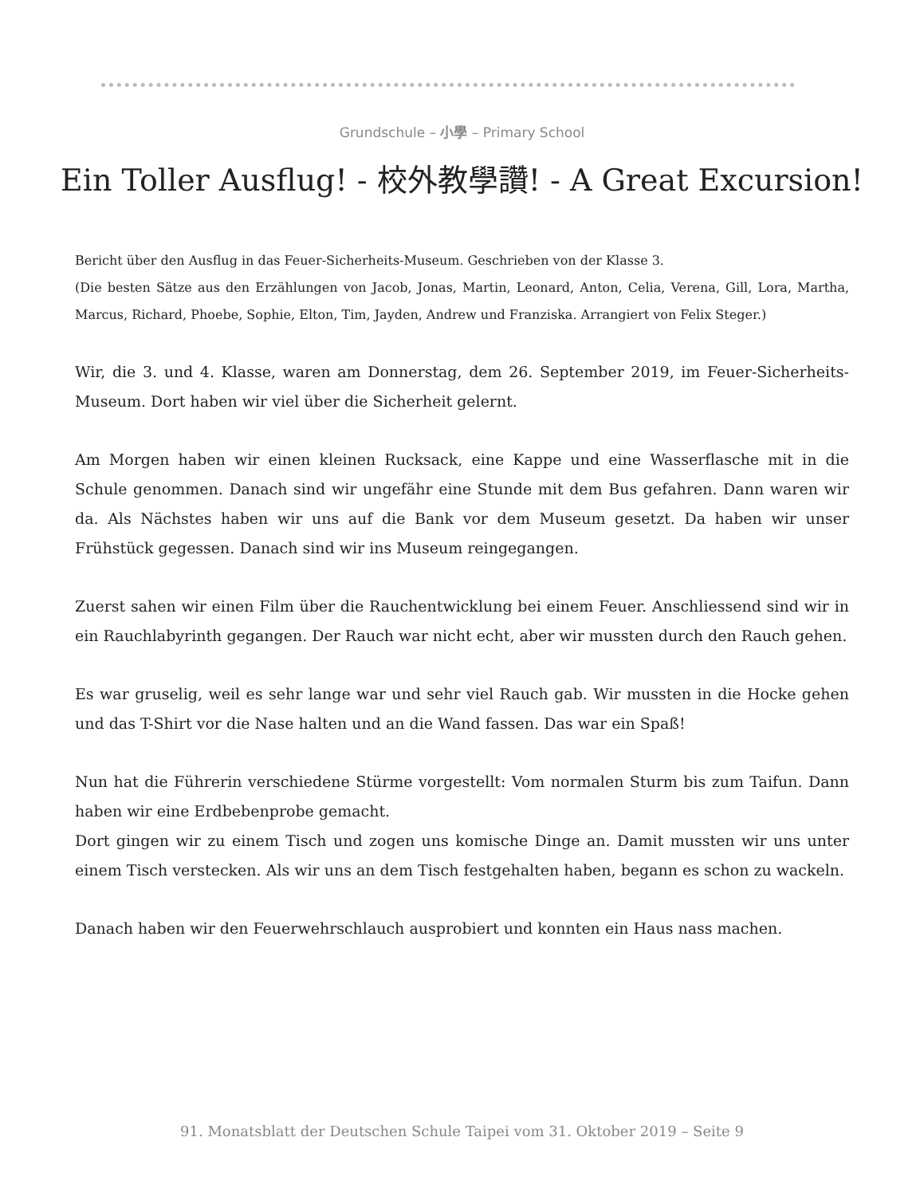Grundschule – 小學 – Primary School
Ein Toller Ausflug! - 校外教學讚! - A Great Excursion!
Bericht über den Ausflug in das Feuer-Sicherheits-Museum. Geschrieben von der Klasse 3.
(Die besten Sätze aus den Erzählungen von Jacob, Jonas, Martin, Leonard, Anton, Celia, Verena, Gill, Lora, Martha, Marcus, Richard, Phoebe, Sophie, Elton, Tim, Jayden, Andrew und Franziska. Arrangiert von Felix Steger.)
Wir, die 3. und 4. Klasse, waren am Donnerstag, dem 26. September 2019, im Feuer-Sicherheits-Museum. Dort haben wir viel über die Sicherheit gelernt.
Am Morgen haben wir einen kleinen Rucksack, eine Kappe und eine Wasserflasche mit in die Schule genommen. Danach sind wir ungefähr eine Stunde mit dem Bus gefahren. Dann waren wir da. Als Nächstes haben wir uns auf die Bank vor dem Museum gesetzt. Da haben wir unser Frühstück gegessen. Danach sind wir ins Museum reingegangen.
Zuerst sahen wir einen Film über die Rauchentwicklung bei einem Feuer. Anschliessend sind wir in ein Rauchlabyrinth gegangen. Der Rauch war nicht echt, aber wir mussten durch den Rauch gehen.
Es war gruselig, weil es sehr lange war und sehr viel Rauch gab. Wir mussten in die Hocke gehen und das T-Shirt vor die Nase halten und an die Wand fassen. Das war ein Spaß!
Nun hat die Führerin verschiedene Stürme vorgestellt: Vom normalen Sturm bis zum Taifun. Dann haben wir eine Erdbebenprobe gemacht.
Dort gingen wir zu einem Tisch und zogen uns komische Dinge an. Damit mussten wir uns unter einem Tisch verstecken. Als wir uns an dem Tisch festgehalten haben, begann es schon zu wackeln.
Danach haben wir den Feuerwehrschlauch ausprobiert und konnten ein Haus nass machen.
91. Monatsblatt der Deutschen Schule Taipei vom 31. Oktober 2019 – Seite 9